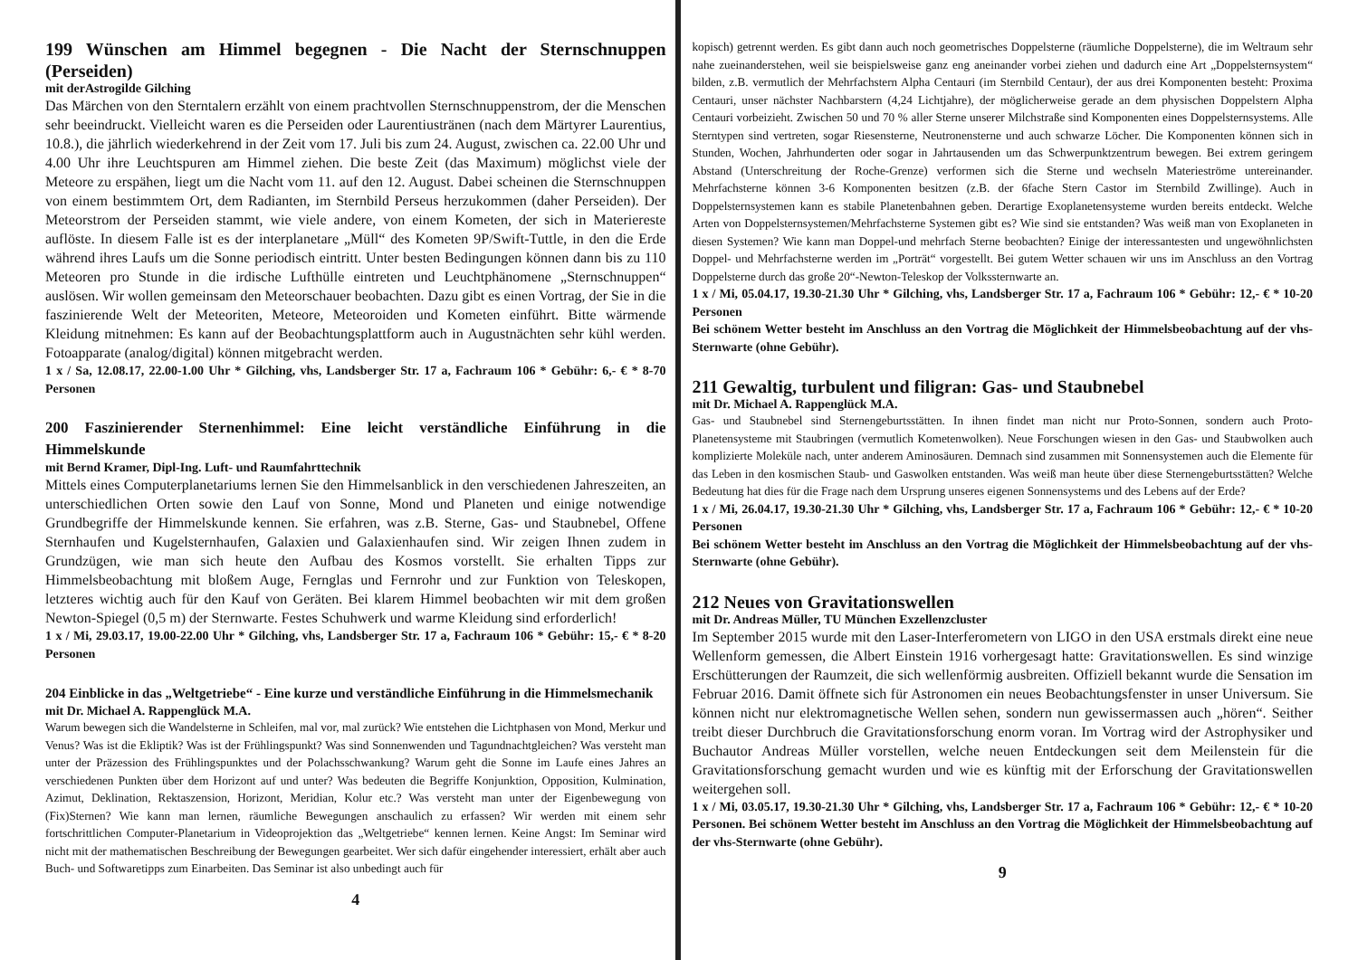199 Wünschen am Himmel begegnen - Die Nacht der Sternschnuppen (Perseiden)
mit derAstrogilde Gilching
Das Märchen von den Sterntalern erzählt von einem prachtvollen Sternschnuppenstrom, der die Menschen sehr beeindruckt. Vielleicht waren es die Perseiden oder Laurentiustränen (nach dem Märtyrer Laurentius, 10.8.), die jährlich wiederkehrend in der Zeit vom 17. Juli bis zum 24. August, zwischen ca. 22.00 Uhr und 4.00 Uhr ihre Leuchtspuren am Himmel ziehen. Die beste Zeit (das Maximum) möglichst viele der Meteore zu erspähen, liegt um die Nacht vom 11. auf den 12. August. Dabei scheinen die Sternschnuppen von einem bestimmtem Ort, dem Radianten, im Sternbild Perseus herzukommen (daher Perseiden). Der Meteorstrom der Perseiden stammt, wie viele andere, von einem Kometen, der sich in Materiereste auflöste. In diesem Falle ist es der interplanetare „Müll“ des Kometen 9P/Swift-Tuttle, in den die Erde während ihres Laufs um die Sonne periodisch eintritt. Unter besten Bedingungen können dann bis zu 110 Meteoren pro Stunde in die irdische Lufthülle eintreten und Leuchtphänomene „Sternschnuppen“ auslösen. Wir wollen gemeinsam den Meteorschauer beobachten. Dazu gibt es einen Vortrag, der Sie in die faszinierende Welt der Meteoriten, Meteore, Meteoroiden und Kometen einführt. Bitte wärmende Kleidung mitnehmen: Es kann auf der Beobachtungsplattform auch in Augustnächten sehr kühl werden. Fotoapparate (analog/digital) können mitgebracht werden.
1 x / Sa, 12.08.17, 22.00-1.00 Uhr * Gilching, vhs, Landsberger Str. 17 a, Fachraum 106 * Gebühr: 6,- € * 8-70 Personen
200 Faszinierender Sternenhimmel: Eine leicht verständliche Einführung in die Himmelskunde
mit Bernd Kramer, Dipl-Ing. Luft- und Raumfahrttechnik
Mittels eines Computerplanetariums lernen Sie den Himmelsanblick in den verschiedenen Jahreszeiten, an unterschiedlichen Orten sowie den Lauf von Sonne, Mond und Planeten und einige notwendige Grundbegriffe der Himmelskunde kennen. Sie erfahren, was z.B. Sterne, Gas- und Staubnebel, Offene Sternhaufen und Kugelsternhaufen, Galaxien und Galaxienhaufen sind. Wir zeigen Ihnen zudem in Grundzügen, wie man sich heute den Aufbau des Kosmos vorstellt. Sie erhalten Tipps zur Himmelsbeobachtung mit bloßem Auge, Fernglas und Fernrohr und zur Funktion von Teleskopen, letzteres wichtig auch für den Kauf von Geräten. Bei klarem Himmel beobachten wir mit dem großen Newton-Spiegel (0,5 m) der Sternwarte. Festes Schuhwerk und warme Kleidung sind erforderlich!
1 x / Mi, 29.03.17, 19.00-22.00 Uhr * Gilching, vhs, Landsberger Str. 17 a, Fachraum 106 * Gebühr: 15,- € * 8-20 Personen
204 Einblicke in das „Weltgetriebe“ - Eine kurze und verständliche Einführung in die Himmelsmechanik
mit Dr. Michael A. Rappenglück M.A.
Warum bewegen sich die Wandelsterne in Schleifen, mal vor, mal zurück? Wie entstehen die Lichtphasen von Mond, Merkur und Venus? Was ist die Ekliptik? Was ist der Frühlingspunkt? Was sind Sonnenwenden und Tagundnachtgleichen? Was versteht man unter der Präzession des Frühlingspunktes und der Polachsschwankung? Warum geht die Sonne im Laufe eines Jahres an verschiedenen Punkten über dem Horizont auf und unter? Was bedeuten die Begriffe Konjunktion, Opposition, Kulmination, Azimut, Deklination, Rektaszension, Horizont, Meridian, Kolur etc.? Was versteht man unter der Eigenbewegung von (Fix)Sternen? Wie kann man lernen, räumliche Bewegungen anschaulich zu erfassen? Wir werden mit einem sehr fortschrittlichen Computer-Planetarium in Videoprojektion das „Weltgetriebe“ kennen lernen. Keine Angst: Im Seminar wird nicht mit der mathematischen Beschreibung der Bewegungen gearbeitet. Wer sich dafür eingehender interessiert, erhält aber auch Buch- und Softwaretipps zum Einarbeiten. Das Seminar ist also unbedingt auch für
4
kopisch) getrennt werden. Es gibt dann auch noch geometrisches Doppelsterne (räumliche Doppelsterne), die im Weltraum sehr nahe zueinanderstehen, weil sie beispielsweise ganz eng aneinander vorbei ziehen und dadurch eine Art „Doppelsternsystem“ bilden, z.B. vermutlich der Mehrfachstern Alpha Centauri (im Sternbild Centaur), der aus drei Komponenten besteht: Proxima Centauri, unser nächster Nachbarstern (4,24 Lichtjahre), der möglicherweise gerade an dem physischen Doppelstern Alpha Centauri vorbeizieht. Zwischen 50 und 70 % aller Sterne unserer Milchstraße sind Komponenten eines Doppelsternsystems. Alle Sterntypen sind vertreten, sogar Riesensterne, Neutronensterne und auch schwarze Löcher. Die Komponenten können sich in Stunden, Wochen, Jahrhunderten oder sogar in Jahrtausenden um das Schwerpunktzentrum bewegen. Bei extrem geringem Abstand (Unterschreitung der Roche-Grenze) verformen sich die Sterne und wechseln Materieströme untereinander. Mehrfachsterne können 3-6 Komponenten besitzen (z.B. der 6fache Stern Castor im Sternbild Zwillinge). Auch in Doppelsternsystemen kann es stabile Planetenbahnen geben. Derartige Exoplanetensysteme wurden bereits entdeckt. Welche Arten von Doppelsternsystemen/Mehrfachsterne Systemen gibt es? Wie sind sie entstanden? Was weiß man von Exoplaneten in diesen Systemen? Wie kann man Doppel-und mehrfach Sterne beobachten? Einige der interessantesten und ungewöhnlichsten Doppel- und Mehrfachsterne werden im „Porträt“ vorgestellt. Bei gutem Wetter schauen wir uns im Anschluss an den Vortrag Doppelsterne durch das große 20“-Newton-Teleskop der Volkssternwarte an.
1 x / Mi, 05.04.17, 19.30-21.30 Uhr * Gilching, vhs, Landsberger Str. 17 a, Fachraum 106 * Gebühr: 12,- € * 10-20 Personen
Bei schönem Wetter besteht im Anschluss an den Vortrag die Möglichkeit der Himmelsbeobachtung auf der vhs-Sternwarte (ohne Gebühr).
211 Gewaltig, turbulent und filigran: Gas- und Staubnebel
mit Dr. Michael A. Rappenglück M.A.
Gas- und Staubnebel sind Sternengeburtsstätten. In ihnen findet man nicht nur Proto-Sonnen, sondern auch Proto-Planetensysteme mit Staubringen (vermutlich Kometenwolken). Neue Forschungen wiesen in den Gas- und Staubwolken auch komplizierte Moleküle nach, unter anderem Aminosäuren. Demnach sind zusammen mit Sonnensystemen auch die Elemente für das Leben in den kosmischen Staub- und Gaswolken entstanden. Was weiß man heute über diese Sternengeburtsstätten? Welche Bedeutung hat dies für die Frage nach dem Ursprung unseres eigenen Sonnensystems und des Lebens auf der Erde?
1 x / Mi, 26.04.17, 19.30-21.30 Uhr * Gilching, vhs, Landsberger Str. 17 a, Fachraum 106 * Gebühr: 12,- € * 10-20 Personen
Bei schönem Wetter besteht im Anschluss an den Vortrag die Möglichkeit der Himmelsbeobachtung auf der vhs-Sternwarte (ohne Gebühr).
212 Neues von Gravitationswellen
mit Dr. Andreas Müller, TU München Exzellenzcluster
Im September 2015 wurde mit den Laser-Interferometern von LIGO in den USA erstmals direkt eine neue Wellenform gemessen, die Albert Einstein 1916 vorhergesagt hatte: Gravitationswellen. Es sind winzige Erschütterungen der Raumzeit, die sich wellenförmig ausbreiten. Offiziell bekannt wurde die Sensation im Februar 2016. Damit öffnete sich für Astronomen ein neues Beobachtungsfenster in unser Universum. Sie können nicht nur elektromagnetische Wellen sehen, sondern nun gewissermassen auch „hören“. Seither treibt dieser Durchbruch die Gravitationsforschung enorm voran. Im Vortrag wird der Astrophysiker und Buchautor Andreas Müller vorstellen, welche neuen Entdeckungen seit dem Meilenstein für die Gravitationsforschung gemacht wurden und wie es künftig mit der Erforschung der Gravitationswellen weitergehen soll.
1 x / Mi, 03.05.17, 19.30-21.30 Uhr * Gilching, vhs, Landsberger Str. 17 a, Fachraum 106 * Gebühr: 12,- € * 10-20 Personen. Bei schönem Wetter besteht im Anschluss an den Vortrag die Möglichkeit der Himmelsbeobachtung auf der vhs-Sternwarte (ohne Gebühr).
9